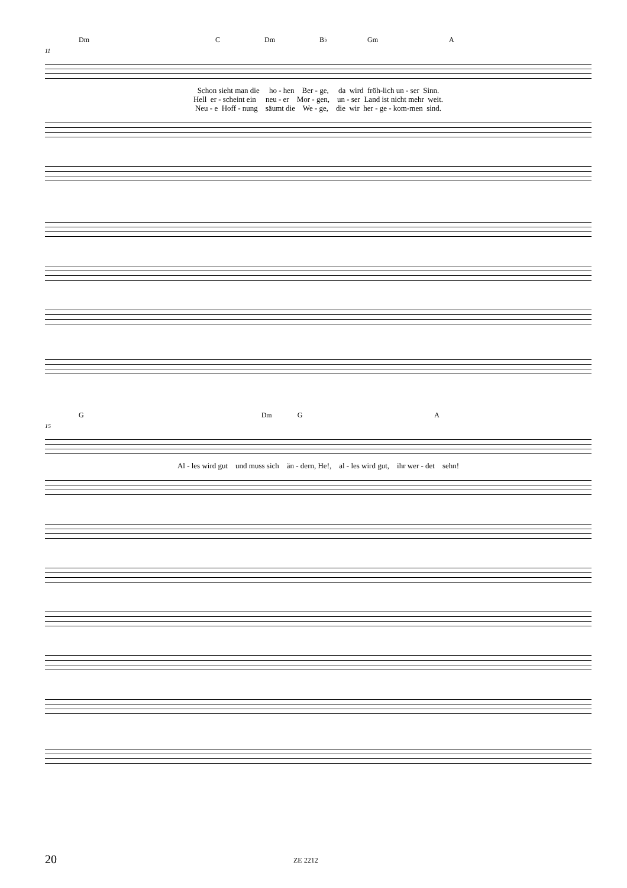Dm C Dm B♭ Gm A
11
Schon sieht man die ho - hen Ber - ge, da wird fröh-lich un - ser Sinn. Hell er - scheint ein neu - er Mor - gen, un - ser Land ist nicht mehr weit. Neu - e Hoff - nung säumt die We - ge, die wir her - ge - kom-men sind.
G Dm G A
15
Al - les wird gut und muss sich än - dern, He!, al - les wird gut, ihr wer - det sehn!
20 ZE 2212